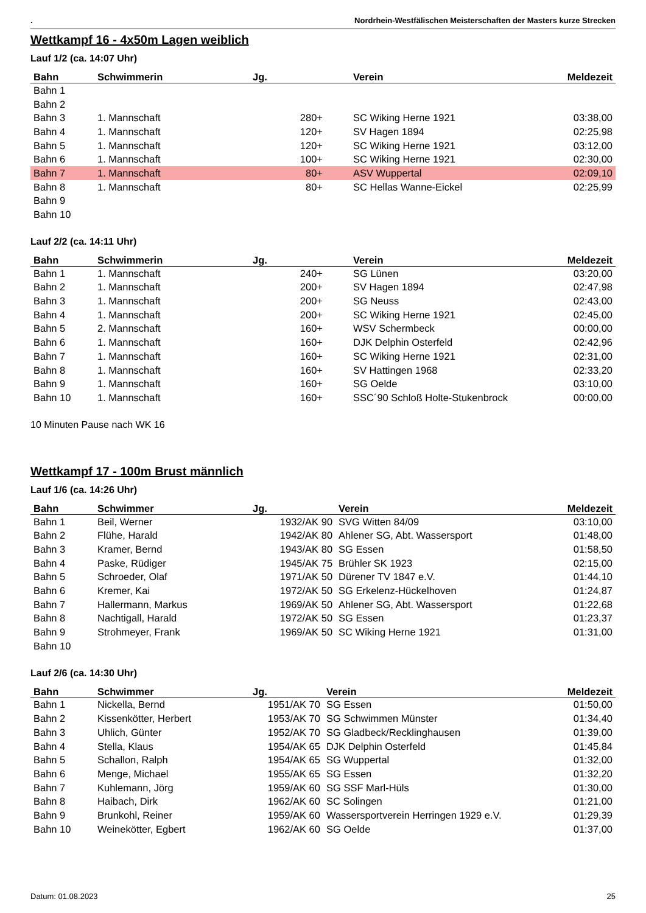. Nordrhein-Westfälischen Meisterschaften der Masters kurze Strecken
Wettkampf 16 - 4x50m Lagen weiblich
Lauf 1/2 (ca. 14:07 Uhr)
| Bahn | Schwimmerin | Jg. | Verein | Meldezeit |
| --- | --- | --- | --- | --- |
| Bahn 1 | | | | |
| Bahn 2 | | | | |
| Bahn 3 | 1. Mannschaft | 280+ | SC Wiking Herne 1921 | 03:38,00 |
| Bahn 4 | 1. Mannschaft | 120+ | SV Hagen 1894 | 02:25,98 |
| Bahn 5 | 1. Mannschaft | 120+ | SC Wiking Herne 1921 | 03:12,00 |
| Bahn 6 | 1. Mannschaft | 100+ | SC Wiking Herne 1921 | 02:30,00 |
| Bahn 7 | 1. Mannschaft | 80+ | ASV Wuppertal | 02:09,10 |
| Bahn 8 | 1. Mannschaft | 80+ | SC Hellas Wanne-Eickel | 02:25,99 |
| Bahn 9 | | | | |
| Bahn 10 | | | | |
Lauf 2/2 (ca. 14:11 Uhr)
| Bahn | Schwimmerin | Jg. | Verein | Meldezeit |
| --- | --- | --- | --- | --- |
| Bahn 1 | 1. Mannschaft | 240+ | SG Lünen | 03:20,00 |
| Bahn 2 | 1. Mannschaft | 200+ | SV Hagen 1894 | 02:47,98 |
| Bahn 3 | 1. Mannschaft | 200+ | SG Neuss | 02:43,00 |
| Bahn 4 | 1. Mannschaft | 200+ | SC Wiking Herne 1921 | 02:45,00 |
| Bahn 5 | 2. Mannschaft | 160+ | WSV Schermbeck | 00:00,00 |
| Bahn 6 | 1. Mannschaft | 160+ | DJK Delphin Osterfeld | 02:42,96 |
| Bahn 7 | 1. Mannschaft | 160+ | SC Wiking Herne 1921 | 02:31,00 |
| Bahn 8 | 1. Mannschaft | 160+ | SV Hattingen 1968 | 02:33,20 |
| Bahn 9 | 1. Mannschaft | 160+ | SG Oelde | 03:10,00 |
| Bahn 10 | 1. Mannschaft | 160+ | SSC´90 Schloß Holte-Stukenbrock | 00:00,00 |
10 Minuten Pause nach WK 16
Wettkampf 17 - 100m Brust männlich
Lauf 1/6 (ca. 14:26 Uhr)
| Bahn | Schwimmer | Jg. | Verein | Meldezeit |
| --- | --- | --- | --- | --- |
| Bahn 1 | Beil, Werner | 1932/AK 90 | SVG Witten 84/09 | 03:10,00 |
| Bahn 2 | Flühe, Harald | 1942/AK 80 | Ahlener SG, Abt. Wassersport | 01:48,00 |
| Bahn 3 | Kramer, Bernd | 1943/AK 80 | SG Essen | 01:58,50 |
| Bahn 4 | Paske, Rüdiger | 1945/AK 75 | Brühler SK 1923 | 02:15,00 |
| Bahn 5 | Schroeder, Olaf | 1971/AK 50 | Dürener TV 1847 e.V. | 01:44,10 |
| Bahn 6 | Kremer, Kai | 1972/AK 50 | SG Erkelenz-Hückelhoven | 01:24,87 |
| Bahn 7 | Hallermann, Markus | 1969/AK 50 | Ahlener SG, Abt. Wassersport | 01:22,68 |
| Bahn 8 | Nachtigall, Harald | 1972/AK 50 | SG Essen | 01:23,37 |
| Bahn 9 | Strohmeyer, Frank | 1969/AK 50 | SC Wiking Herne 1921 | 01:31,00 |
| Bahn 10 | | | | |
Lauf 2/6 (ca. 14:30 Uhr)
| Bahn | Schwimmer | Jg. | Verein | Meldezeit |
| --- | --- | --- | --- | --- |
| Bahn 1 | Nickella, Bernd | 1951/AK 70 | SG Essen | 01:50,00 |
| Bahn 2 | Kissenkötter, Herbert | 1953/AK 70 | SG Schwimmen Münster | 01:34,40 |
| Bahn 3 | Uhlich, Günter | 1952/AK 70 | SG Gladbeck/Recklinghausen | 01:39,00 |
| Bahn 4 | Stella, Klaus | 1954/AK 65 | DJK Delphin Osterfeld | 01:45,84 |
| Bahn 5 | Schallon, Ralph | 1954/AK 65 | SG Wuppertal | 01:32,00 |
| Bahn 6 | Menge, Michael | 1955/AK 65 | SG Essen | 01:32,20 |
| Bahn 7 | Kuhlemann, Jörg | 1959/AK 60 | SG SSF Marl-Hüls | 01:30,00 |
| Bahn 8 | Haibach, Dirk | 1962/AK 60 | SC Solingen | 01:21,00 |
| Bahn 9 | Brunkohl, Reiner | 1959/AK 60 | Wassersportverein Herringen 1929 e.V. | 01:29,39 |
| Bahn 10 | Weinekötter, Egbert | 1962/AK 60 | SG Oelde | 01:37,00 |
Datum: 01.08.2023 25